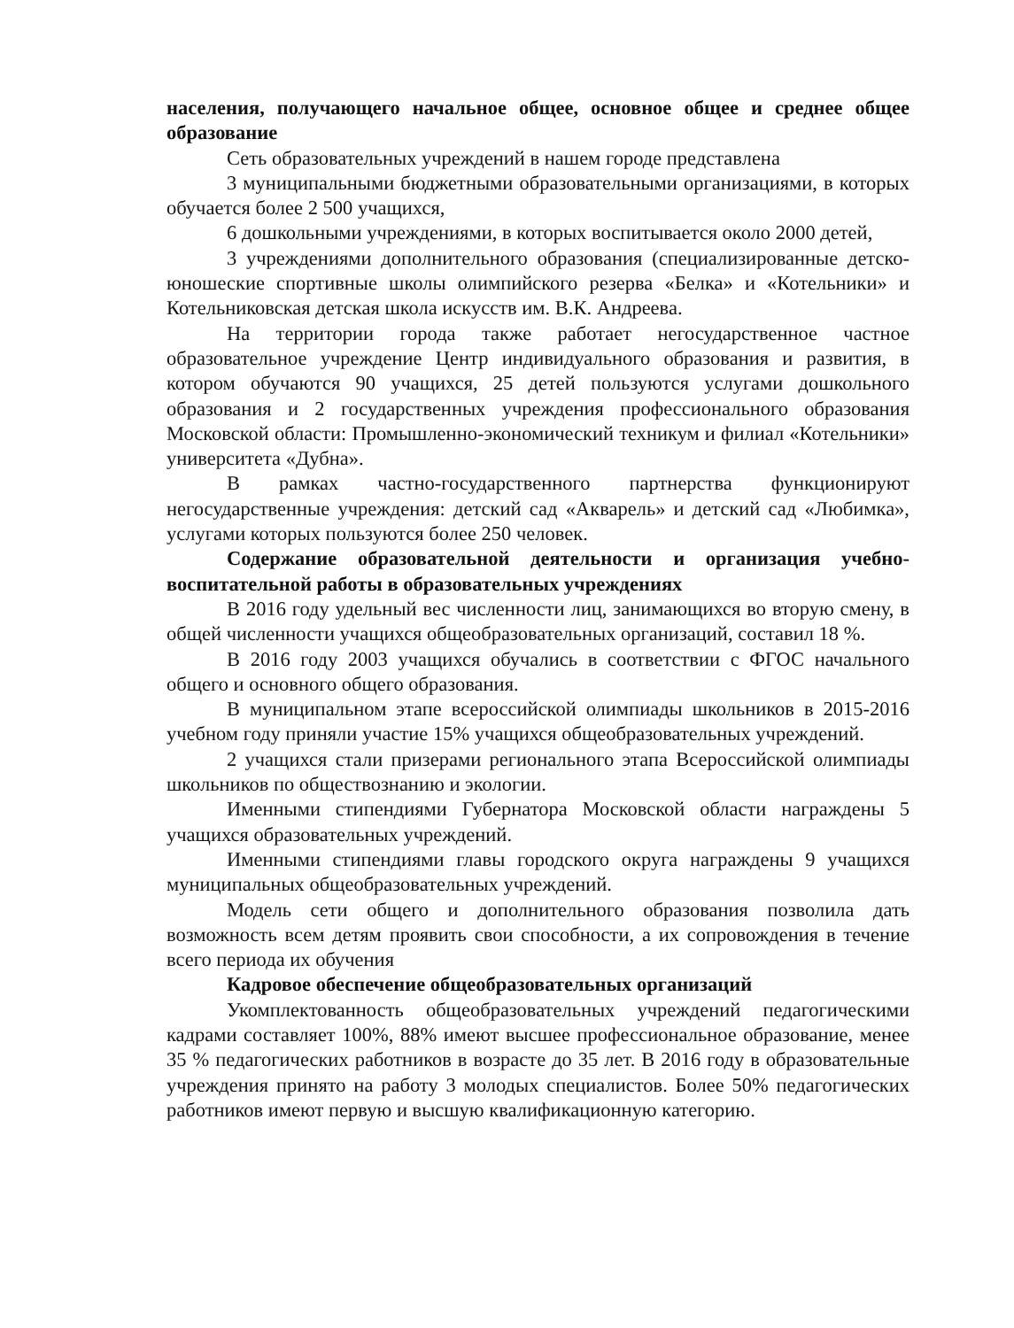населения, получающего начальное общее, основное общее и среднее общее образование
Сеть образовательных учреждений в нашем городе представлена
3 муниципальными бюджетными образовательными организациями, в которых обучается более 2 500 учащихся,
6 дошкольными учреждениями, в которых воспитывается около 2000 детей,
3 учреждениями дополнительного образования (специализированные детско-юношеские спортивные школы олимпийского резерва «Белка» и «Котельники» и Котельниковская детская школа искусств им. В.К. Андреева.
На территории города также работает негосударственное частное образовательное учреждение Центр индивидуального образования и развития, в котором обучаются 90 учащихся, 25 детей пользуются услугами дошкольного образования и 2 государственных учреждения профессионального образования Московской области: Промышленно-экономический техникум и филиал «Котельники» университета «Дубна».
В рамках частно-государственного партнерства функционируют негосударственные учреждения: детский сад «Акварель» и детский сад «Любимка», услугами которых пользуются более 250 человек.
Содержание образовательной деятельности и организация учебно-воспитательной работы в образовательных учреждениях
В 2016 году удельный вес численности лиц, занимающихся во вторую смену, в общей численности учащихся общеобразовательных организаций, составил 18 %.
В 2016 году 2003 учащихся обучались в соответствии с ФГОС начального общего и основного общего образования.
В муниципальном этапе всероссийской олимпиады школьников в 2015-2016 учебном году приняли участие 15% учащихся общеобразовательных учреждений.
2 учащихся стали призерами регионального этапа Всероссийской олимпиады школьников по обществознанию и экологии.
Именными стипендиями Губернатора Московской области награждены 5 учащихся образовательных учреждений.
Именными стипендиями главы городского округа награждены 9 учащихся муниципальных общеобразовательных учреждений.
Модель сети общего и дополнительного образования позволила дать возможность всем детям проявить свои способности, а их сопровождения в течение всего периода их обучения
Кадровое обеспечение общеобразовательных организаций
Укомплектованность общеобразовательных учреждений педагогическими кадрами составляет 100%, 88% имеют высшее профессиональное образование, менее 35 % педагогических работников в возрасте до 35 лет. В 2016 году в образовательные учреждения принято на работу 3 молодых специалистов. Более 50% педагогических работников имеют первую и высшую квалификационную категорию.